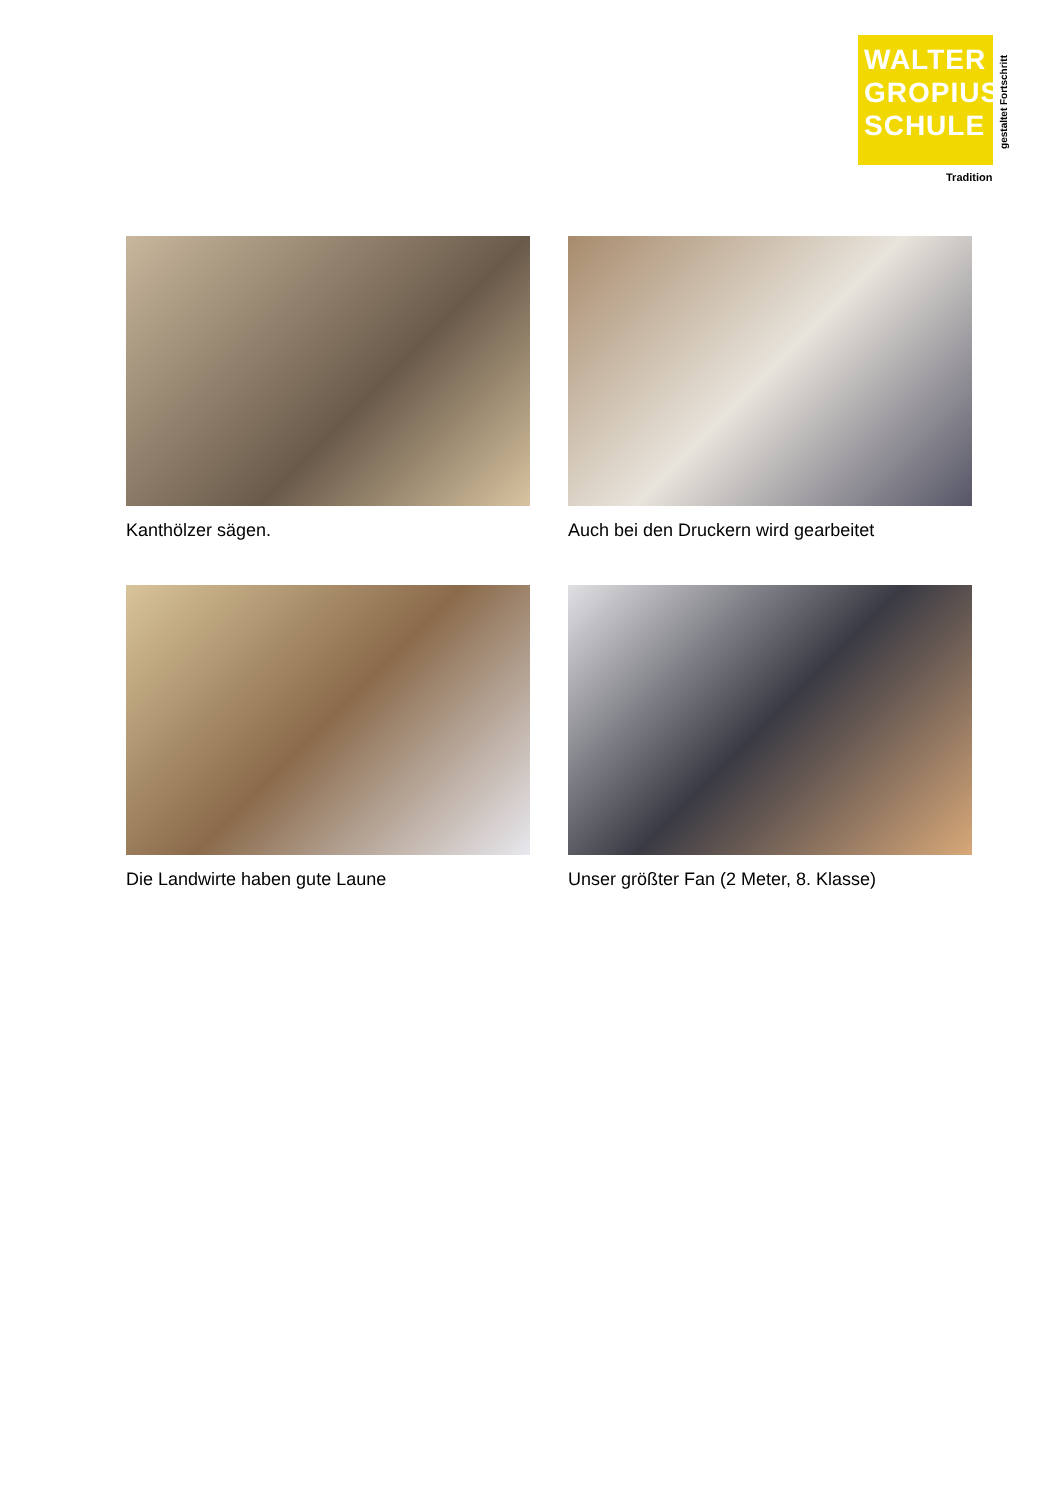WALTER
GROPIUS
SCHULE
gestaltet Fortschritt
Tradition
Kanthölzer sägen.
Auch bei den Druckern wird gearbeitet
Die Landwirte haben gute Laune
Unser größter Fan (2 Meter, 8. Klasse)